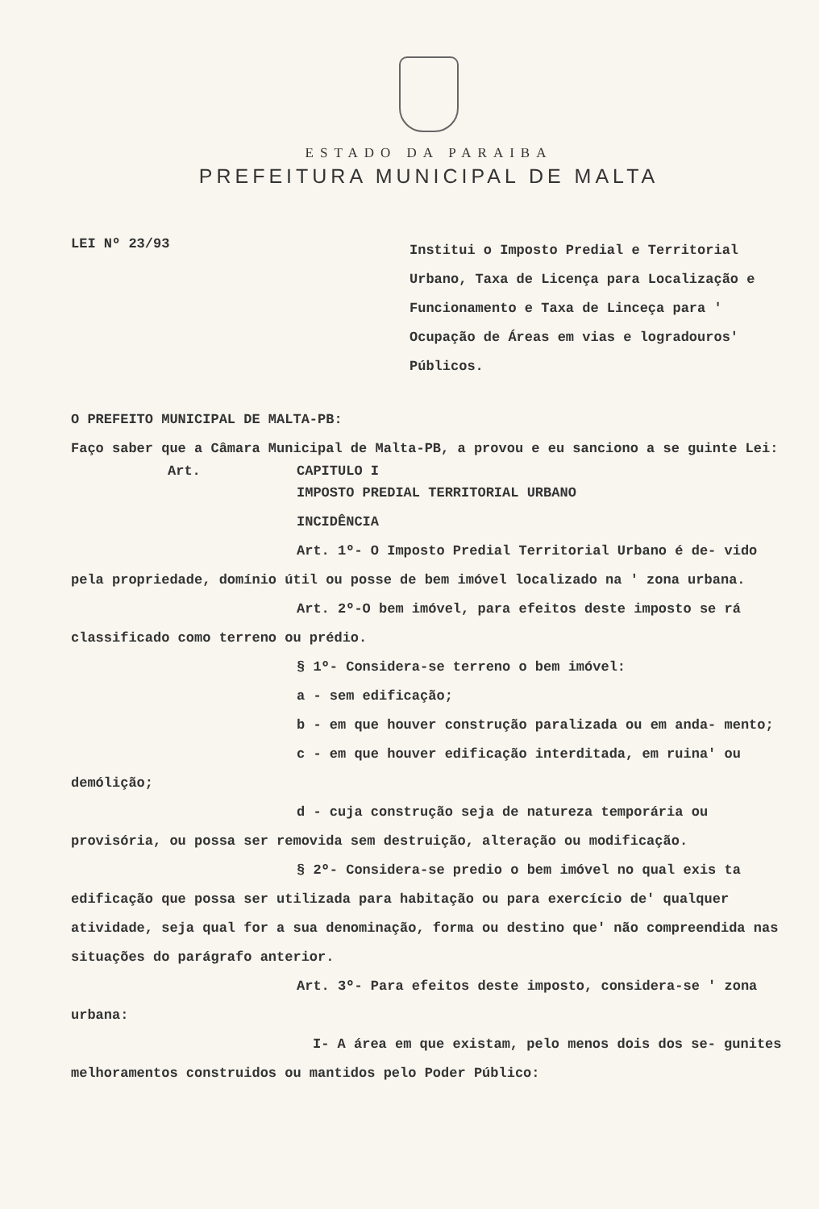ESTADO DA PARAIBA
PREFEITURA MUNICIPAL DE MALTA
LEI Nº 23/93
Institui o Imposto Predial e Territorial Urbano, Taxa de Licença para Localização e Funcionamento e Taxa de Linceça para ' Ocupação de Áreas em vias e logradouros' Públicos.
O PREFEITO MUNICIPAL DE MALTA-PB:
Faço saber que a Câmara Municipal de Malta-PB, a provou e eu sanciono a se guinte Lei:
Art. CAPITULO I
IMPOSTO PREDIAL TERRITORIAL URBANO
INCIDÊNCIA
Art. 1º- O Imposto Predial Territorial Urbano é de- vido pela propriedade, domínio útil ou posse de bem imóvel localizado na ' zona urbana.
Art. 2º-O bem imóvel, para efeitos deste imposto se rá classificado como terreno ou prédio.
§ 1º- Considera-se terreno o bem imóvel:
a - sem edificação;
b - em que houver construção paralizada ou em anda- mento;
c - em que houver edificação interditada, em ruina' ou demólição;
d - cuja construção seja de natureza temporária ou provisória, ou possa ser removida sem destruição, alteração ou modificação.
§ 2º- Considera-se predio o bem imóvel no qual exis ta edificação que possa ser utilizada para habitação ou para exercício de' qualquer atividade, seja qual for a sua denominação, forma ou destino que' não compreendida nas situações do parágrafo anterior.
Art. 3º- Para efeitos deste imposto, considera-se ' zona urbana:
I- A área em que existam, pelo menos dois dos se- gunites melhoramentos construidos ou mantidos pelo Poder Público: